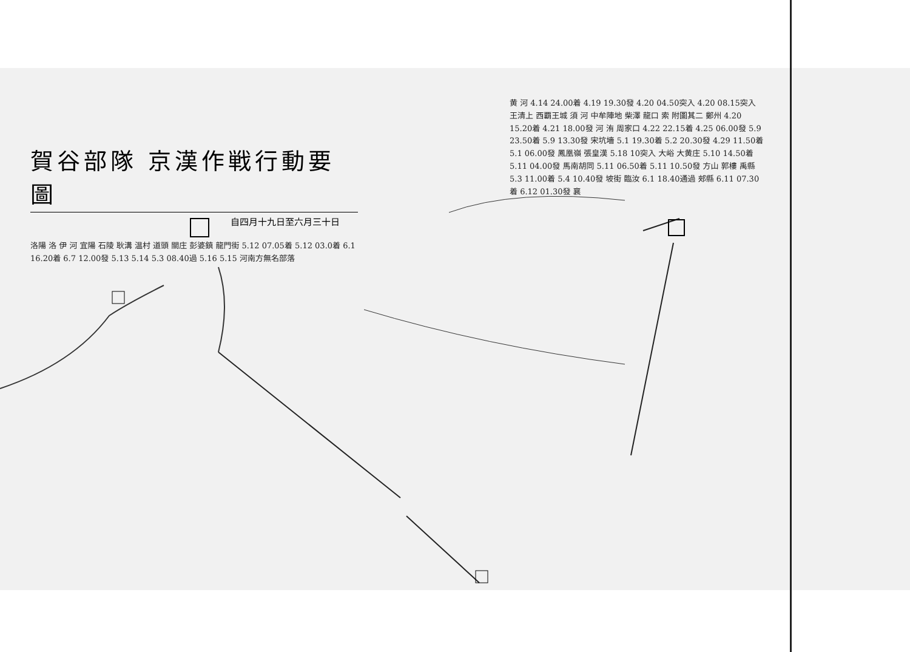賀谷部隊 京漢作戦行動要圖
自四月十九日至六月三十日
洛陽 洛 伊 河 宜陽 石陵 耿溝 温村 道頭 關庄 彭婆鎮 龍門街 5.12 07.05着 5.12 03.0着 6.1 16.20着 6.7 12.00發 5.13 5.14 5.3 08.40過 5.16 5.15 河南方無名部落
黄 河 4.14 24.00着 4.19 19.30發 4.20 04.50突入 4.20 08.15突入 王清上 西覇王城 須 河 中牟陣地 柴澤 龍口 索 附圖其二 鄭州 4.20 15.20着 4.21 18.00發 河 洧 周家口 4.22 22.15着 4.25 06.00發 5.9 23.50着 5.9 13.30發 宋坑墻 5.1 19.30着 5.2 20.30發 4.29 11.50着 5.1 06.00發 鳳凰嶺 張皇漢 5.18 10突入 大峪 大黄庄 5.10 14.50着 5.11 04.00發 馬南胡同 5.11 06.50着 5.11 10.50發 方山 郭樓 禹縣 5.3 11.00着 5.4 10.40發 坡街 臨汝 6.1 18.40通過 郟縣 6.11 07.30着 6.12 01.30發 襄